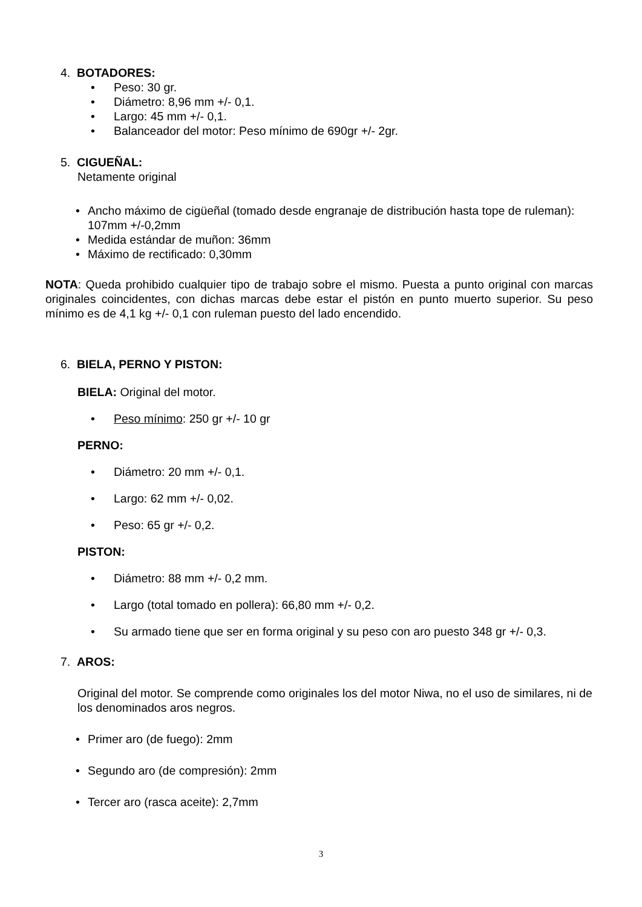4. BOTADORES:
• Peso: 30 gr.
• Diámetro: 8,96 mm +/- 0,1.
• Largo: 45 mm +/- 0,1.
• Balanceador del motor: Peso mínimo de 690gr +/- 2gr.
5. CIGUEÑAL:
Netamente original
• Ancho máximo de cigüeñal (tomado desde engranaje de distribución hasta tope de ruleman): 107mm +/-0,2mm
• Medida estándar de muñon: 36mm
• Máximo de rectificado: 0,30mm
NOTA: Queda prohibido cualquier tipo de trabajo sobre el mismo. Puesta a punto original con marcas originales coincidentes, con dichas marcas debe estar el pistón en punto muerto superior. Su peso mínimo es de 4,1 kg +/- 0,1 con ruleman puesto del lado encendido.
6. BIELA, PERNO Y PISTON:
BIELA: Original del motor.
• Peso mínimo: 250 gr +/- 10 gr
PERNO:
• Diámetro: 20 mm +/- 0,1.
• Largo: 62 mm +/- 0,02.
• Peso: 65 gr +/- 0,2.
PISTON:
• Diámetro: 88 mm +/- 0,2 mm.
• Largo (total tomado en pollera): 66,80 mm +/- 0,2.
• Su armado tiene que ser en forma original y su peso con aro puesto 348 gr +/- 0,3.
7. AROS:
Original del motor. Se comprende como originales los del motor Niwa, no el uso de similares, ni de los denominados aros negros.
• Primer aro (de fuego): 2mm
• Segundo aro (de compresión): 2mm
• Tercer aro (rasca aceite): 2,7mm
3